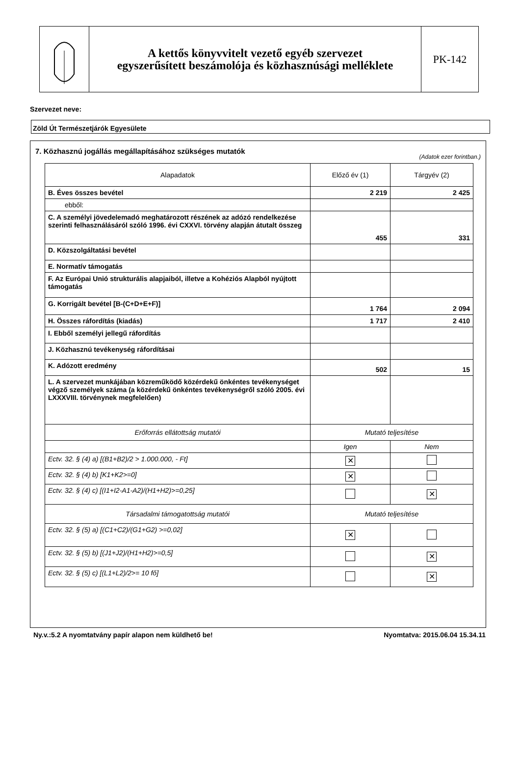A kettős könyvvitelt vezető egyéb szervezet
egyszerűsített beszámolója és közhasznúsági melléklete
PK-142
Szervezet neve:
Zöld Út Természetjárók Egyesülete
7. Közhasznú jogállás megállapításához szükséges mutatók
(Adatok ezer forintban.)
| Alapadatok | Előző év (1) | Tárgyév (2) |
| --- | --- | --- |
| B. Éves összes bevétel | 2 219 | 2 425 |
| ebből: | | |
| C. A személyi jövedelemadó meghatározott részének az adózó rendelkezése szerinti felhasználásáról szóló 1996. évi CXXVI. törvény alapján átutalt összeg | 455 | 331 |
| D. Közszolgáltatási bevétel | | |
| E. Normatív támogatás | | |
| F. Az Európai Unió strukturális alapjaiból, illetve a Kohéziós Alapból nyújtott támogatás | | |
| G. Korrigált bevétel [B-(C+D+E+F)] | 1 764 | 2 094 |
| H. Összes ráfordítás (kiadás) | 1 717 | 2 410 |
| I. Ebből személyi jellegű ráfordítás | | |
| J. Közhasznú tevékenység ráfordításai | | |
| K. Adózott eredmény | 502 | 15 |
| L. A szervezet munkájában közreműködő közérdekű önkéntes tevékenységet végző személyek száma (a közérdekű önkéntes tevékenységről szóló 2005. évi LXXXVIII. törvénynek megfelelően) | | |
| Erőforrás ellátottság mutatói | Mutató teljesítése | |
| | Igen | Nem |
| Ectv. 32. § (4) a) [(B1+B2)/2 > 1.000.000, - Ft] | ✕ | |
| Ectv. 32. § (4) b) [K1+K2>=0] | ✕ | |
| Ectv. 32. § (4) c) [(I1+I2-A1-A2)/(H1+H2)>=0,25] | | ✕ |
| Társadalmi támogatottság mutatói | Mutató teljesítése | |
| Ectv. 32. § (5) a) [(C1+C2)/(G1+G2) >=0,02] | ✕ | |
| Ectv. 32. § (5) b) [(J1+J2)/(H1+H2)>=0,5] | | ✕ |
| Ectv. 32. § (5) c) [(L1+L2)/2>= 10 fő] | | ✕ |
Ny.v.:5.2 A nyomtatvány papír alapon nem küldhető be! Nyomtatva: 2015.06.04 15.34.11